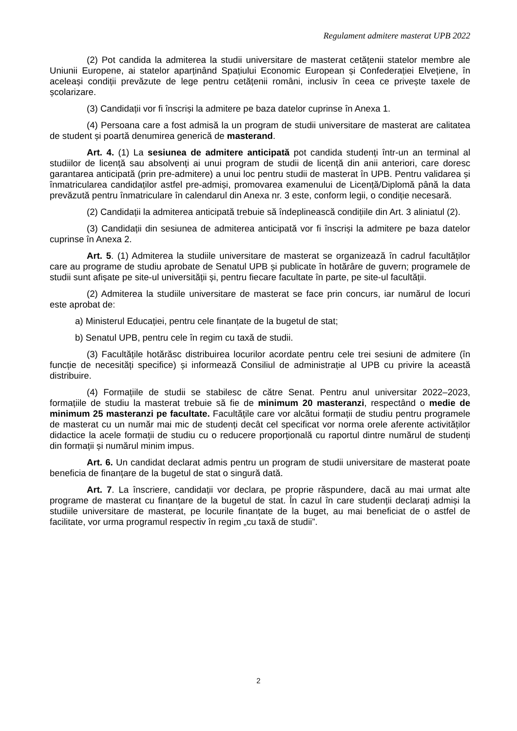Regulament admitere masterat UPB 2022
(2) Pot candida la admiterea la studii universitare de masterat cetățenii statelor membre ale Uniunii Europene, ai statelor aparținând Spațiului Economic European și Confederației Elvețiene, în aceleași condiții prevăzute de lege pentru cetățenii români, inclusiv în ceea ce privește taxele de școlarizare.
(3) Candidații vor fi înscriși la admitere pe baza datelor cuprinse în Anexa 1.
(4) Persoana care a fost admisă la un program de studii universitare de masterat are calitatea de student și poartă denumirea generică de masterand.
Art. 4. (1) La sesiunea de admitere anticipată pot candida studenți într-un an terminal al studiilor de licență sau absolvenți ai unui program de studii de licență din anii anteriori, care doresc garantarea anticipată (prin pre-admitere) a unui loc pentru studii de masterat în UPB. Pentru validarea și înmatricularea candidaților astfel pre-admiși, promovarea examenului de Licență/Diplomă până la data prevăzută pentru înmatriculare în calendarul din Anexa nr. 3 este, conform legii, o condiție necesară.
(2) Candidații la admiterea anticipată trebuie să îndeplinească condițiile din Art. 3 aliniatul (2).
(3) Candidații din sesiunea de admiterea anticipată vor fi înscriși la admitere pe baza datelor cuprinse în Anexa 2.
Art. 5. (1) Admiterea la studiile universitare de masterat se organizează în cadrul facultăților care au programe de studiu aprobate de Senatul UPB și publicate în hotărâre de guvern; programele de studii sunt afișate pe site-ul universității și, pentru fiecare facultate în parte, pe site-ul facultății.
(2) Admiterea la studiile universitare de masterat se face prin concurs, iar numărul de locuri este aprobat de:
a) Ministerul Educației, pentru cele finanțate de la bugetul de stat;
b) Senatul UPB, pentru cele în regim cu taxă de studii.
(3) Facultățile hotărăsc distribuirea locurilor acordate pentru cele trei sesiuni de admitere (în funcție de necesități specifice) și informează Consiliul de administrație al UPB cu privire la această distribuire.
(4) Formațiile de studii se stabilesc de către Senat. Pentru anul universitar 2022–2023, formațiile de studiu la masterat trebuie să fie de minimum 20 masteranzi, respectând o medie de minimum 25 masteranzi pe facultate. Facultățile care vor alcătui formații de studiu pentru programele de masterat cu un număr mai mic de studenți decât cel specificat vor norma orele aferente activităților didactice la acele formații de studiu cu o reducere proporțională cu raportul dintre numărul de studenți din formații și numărul minim impus.
Art. 6. Un candidat declarat admis pentru un program de studii universitare de masterat poate beneficia de finanțare de la bugetul de stat o singură dată.
Art. 7. La înscriere, candidații vor declara, pe proprie răspundere, dacă au mai urmat alte programe de masterat cu finanțare de la bugetul de stat. În cazul în care studenții declarați admiși la studiile universitare de masterat, pe locurile finanțate de la buget, au mai beneficiat de o astfel de facilitate, vor urma programul respectiv în regim „cu taxă de studii”.
2